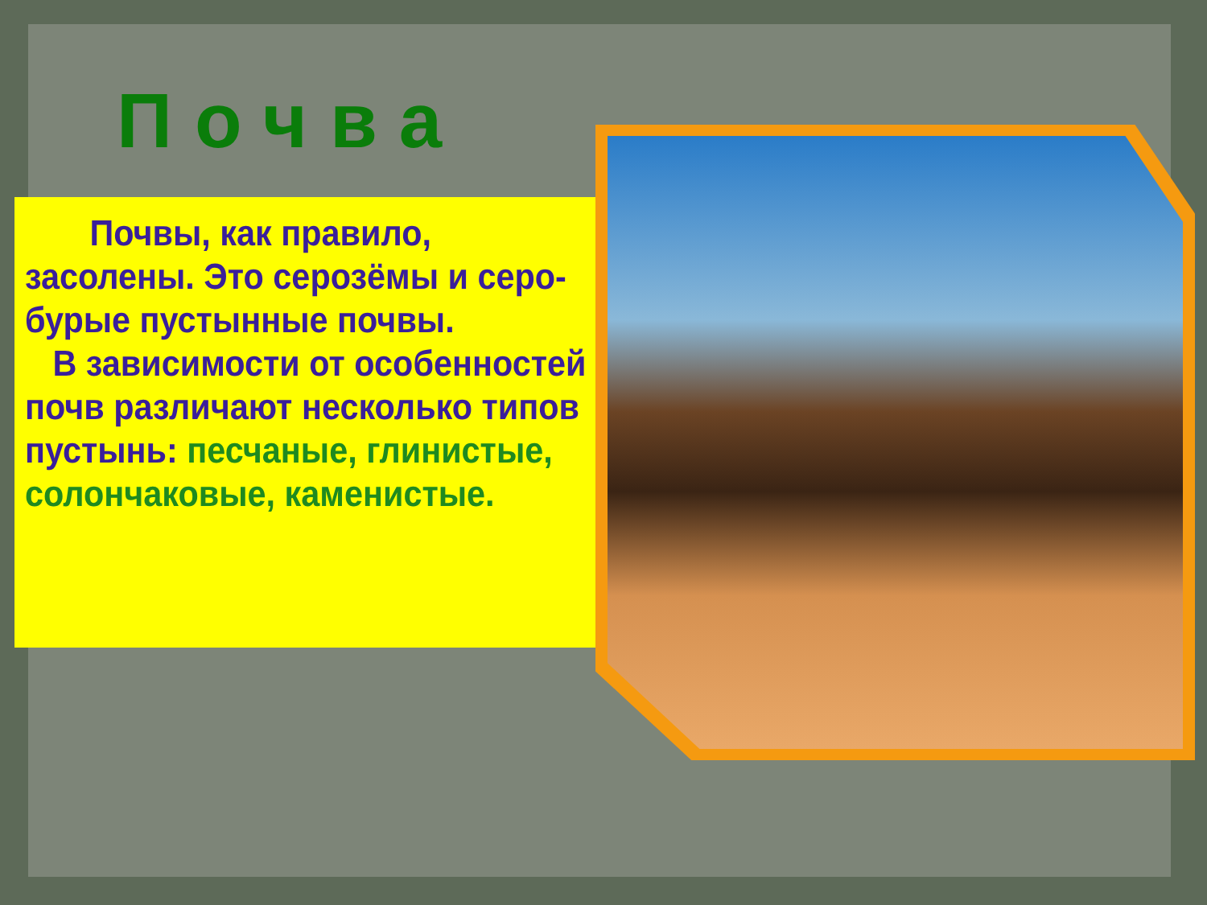Почва
Почвы, как правило, засолены. Это серозёмы и серо-бурые пустынные почвы.
В зависимости от особенностей почв различают несколько типов пустынь: песчаные, глинистые, солончаковые, каменистые.